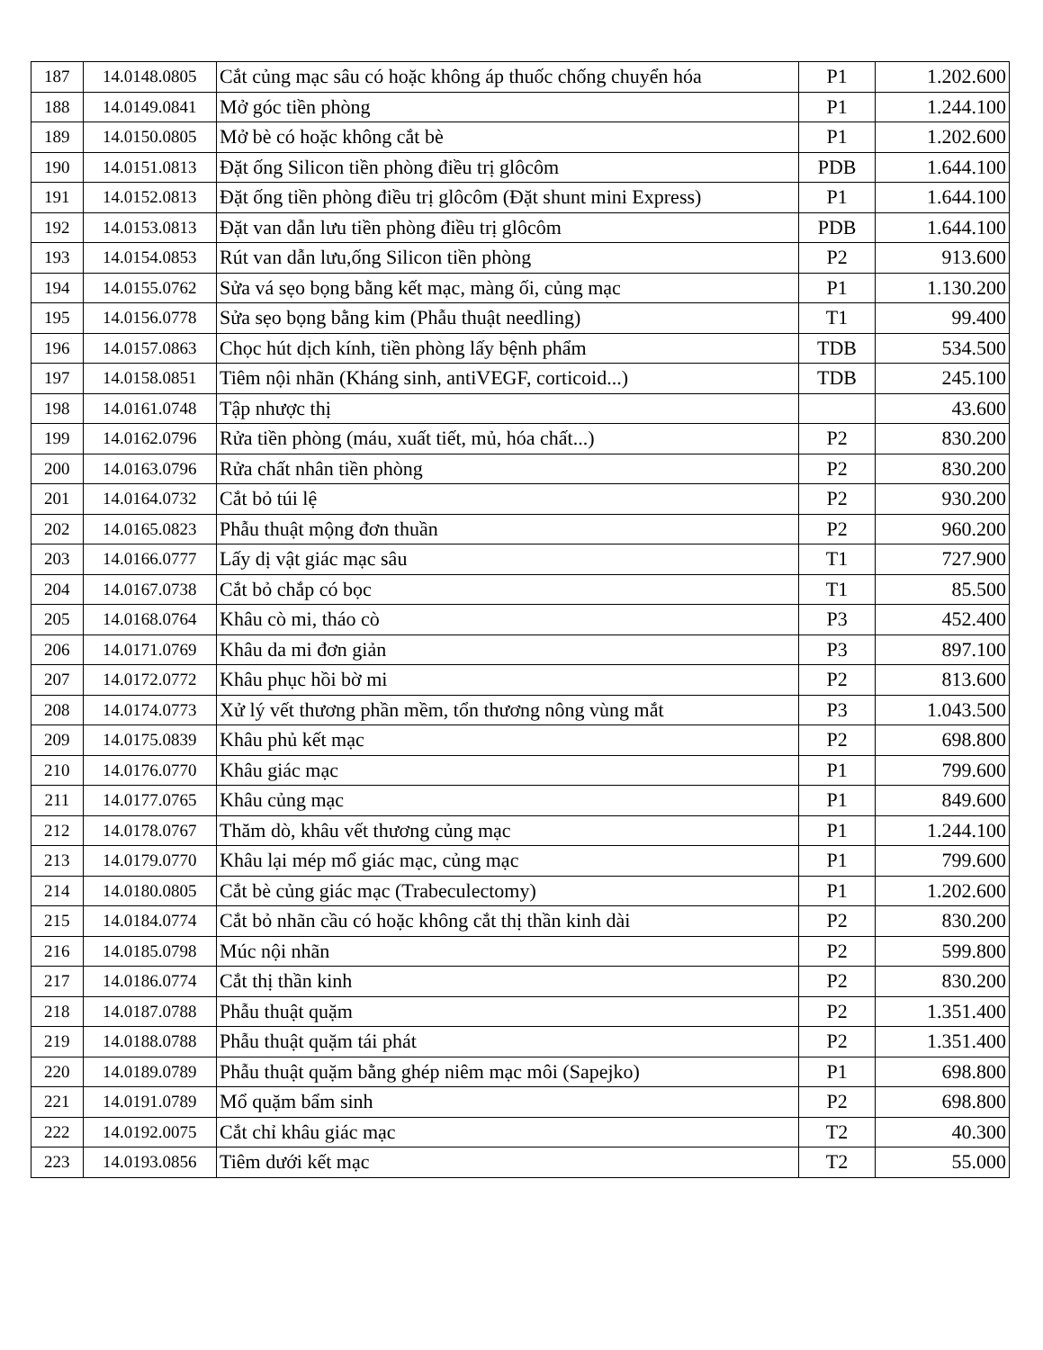| 187 | 14.0148.0805 | Cắt củng mạc sâu có hoặc không áp thuốc chống chuyển hóa | P1 | 1.202.600 |
| 188 | 14.0149.0841 | Mở góc tiền phòng | P1 | 1.244.100 |
| 189 | 14.0150.0805 | Mở bè có hoặc không cắt bè | P1 | 1.202.600 |
| 190 | 14.0151.0813 | Đặt ống Silicon tiền phòng điều trị glôcôm | PDB | 1.644.100 |
| 191 | 14.0152.0813 | Đặt ống tiền phòng điều trị glôcôm (Đặt shunt mini Express) | P1 | 1.644.100 |
| 192 | 14.0153.0813 | Đặt van dẫn lưu tiền phòng điều trị glôcôm | PDB | 1.644.100 |
| 193 | 14.0154.0853 | Rút van dẫn lưu,ống Silicon tiền phòng | P2 | 913.600 |
| 194 | 14.0155.0762 | Sửa vá sẹo bọng bằng kết mạc, màng ối, củng mạc | P1 | 1.130.200 |
| 195 | 14.0156.0778 | Sửa sẹo bọng bằng kim (Phẫu thuật needling) | T1 | 99.400 |
| 196 | 14.0157.0863 | Chọc hút dịch kính, tiền phòng lấy bệnh phẩm | TDB | 534.500 |
| 197 | 14.0158.0851 | Tiêm nội nhãn (Kháng sinh, antiVEGF, corticoid...) | TDB | 245.100 |
| 198 | 14.0161.0748 | Tập nhược thị | | 43.600 |
| 199 | 14.0162.0796 | Rửa tiền phòng (máu, xuất tiết, mủ, hóa chất...) | P2 | 830.200 |
| 200 | 14.0163.0796 | Rửa chất nhân tiền phòng | P2 | 830.200 |
| 201 | 14.0164.0732 | Cắt bỏ túi lệ | P2 | 930.200 |
| 202 | 14.0165.0823 | Phẫu thuật mộng đơn thuần | P2 | 960.200 |
| 203 | 14.0166.0777 | Lấy dị vật giác mạc sâu | T1 | 727.900 |
| 204 | 14.0167.0738 | Cắt bỏ chắp có bọc | T1 | 85.500 |
| 205 | 14.0168.0764 | Khâu cò mi, tháo cò | P3 | 452.400 |
| 206 | 14.0171.0769 | Khâu da mi đơn giản | P3 | 897.100 |
| 207 | 14.0172.0772 | Khâu phục hồi bờ mi | P2 | 813.600 |
| 208 | 14.0174.0773 | Xử lý vết thương phần mềm, tổn thương nông vùng mắt | P3 | 1.043.500 |
| 209 | 14.0175.0839 | Khâu phủ kết mạc | P2 | 698.800 |
| 210 | 14.0176.0770 | Khâu giác mạc | P1 | 799.600 |
| 211 | 14.0177.0765 | Khâu củng mạc | P1 | 849.600 |
| 212 | 14.0178.0767 | Thăm dò, khâu vết thương củng mạc | P1 | 1.244.100 |
| 213 | 14.0179.0770 | Khâu lại mép mổ giác mạc, củng mạc | P1 | 799.600 |
| 214 | 14.0180.0805 | Cắt bè củng giác mạc (Trabeculectomy) | P1 | 1.202.600 |
| 215 | 14.0184.0774 | Cắt bỏ nhãn cầu có hoặc không cắt thị thần kinh dài | P2 | 830.200 |
| 216 | 14.0185.0798 | Múc nội nhãn | P2 | 599.800 |
| 217 | 14.0186.0774 | Cắt thị thần kinh | P2 | 830.200 |
| 218 | 14.0187.0788 | Phẫu thuật quặm | P2 | 1.351.400 |
| 219 | 14.0188.0788 | Phẫu thuật quặm tái phát | P2 | 1.351.400 |
| 220 | 14.0189.0789 | Phẫu thuật quặm bằng ghép niêm mạc môi (Sapejko) | P1 | 698.800 |
| 221 | 14.0191.0789 | Mổ quặm bẩm sinh | P2 | 698.800 |
| 222 | 14.0192.0075 | Cắt chỉ khâu giác mạc | T2 | 40.300 |
| 223 | 14.0193.0856 | Tiêm dưới kết mạc | T2 | 55.000 |